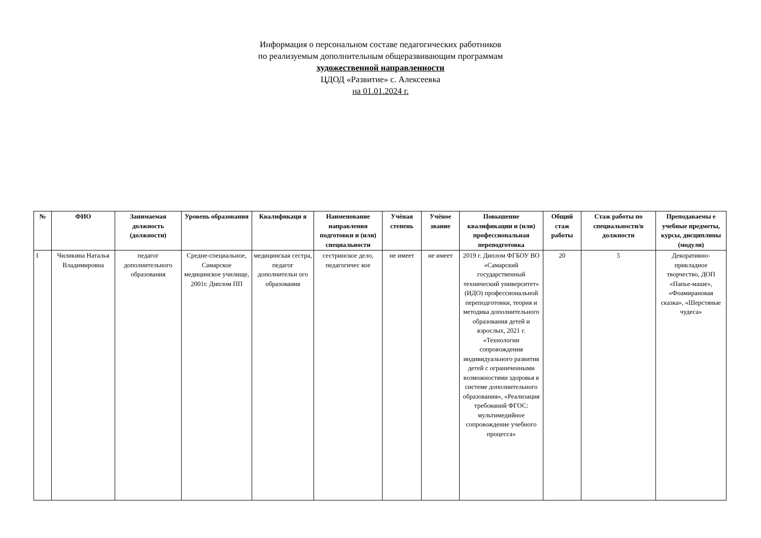Информация о персональном составе педагогических работников
по реализуемым дополнительным общеразвивающим программам
художественной направленности
ЦДОД «Развитие» с. Алексеевка
на 01.01.2024 г.
| № | ФИО | Занимаемая должность (должности) | Уровень образования | Квалификаци я | Наименование направления подготовки и (или) специальности | Учёная степень | Учёное звание | Повышение квалификации и (или) профессиональная переподготовка | Общий стаж работы | Стаж работы по специальности/в должности | Преподаваемы е учебные предметы, курсы, дисциплины (модули) |
| --- | --- | --- | --- | --- | --- | --- | --- | --- | --- | --- | --- |
| 1 | Чиликина Наталья Владимировна | педагог дополнительного образования | Средне-специальное, Самарское медицинское училище, 2001г. Диплом ПП | медицинская сестра, педагог дополнительн ого образования | сестринское дело, педагогичес кое | не имеет | не имеет | 2019 г. Диплом ФГБОУ ВО «Самарский государственный технический университет» (ИДО) профессиональной переподготовки, теория и методика дополнительного образования детей и взрослых, 2021 г. «Технологии сопровождения индивидуального развития детей с ограниченными возможностями здоровья в системе дополнительного образования», «Реализация требований ФГОС: мультимедийное сопровождение учебного процесса» | 20 | 5 | Декоративно-прикладное творчество, ДОП «Папье-маше», «Фоамирановая сказка», «Шерстяные чудеса» |